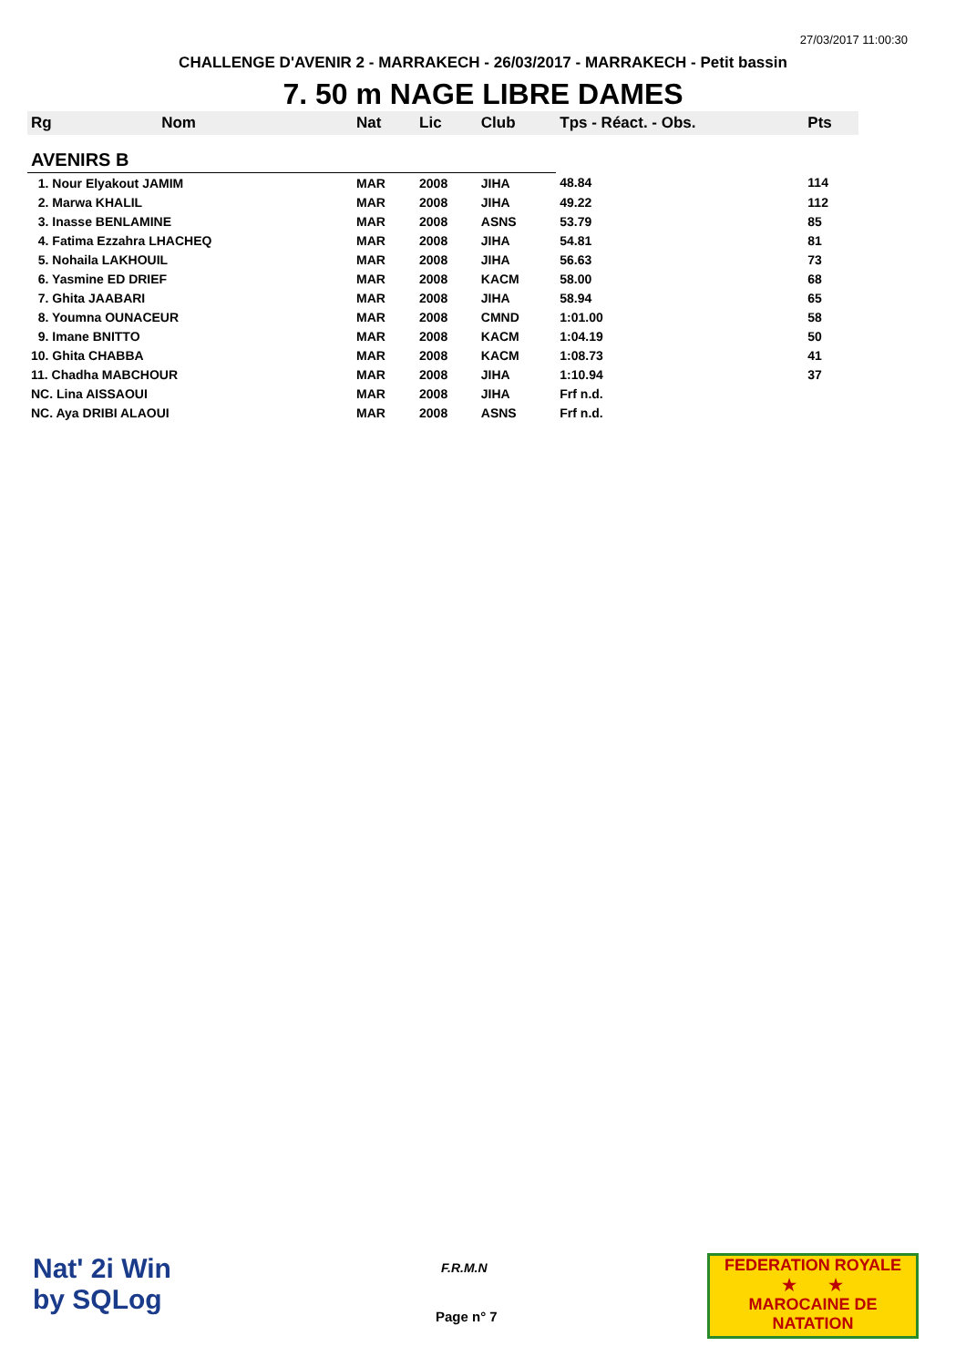27/03/2017 11:00:30
CHALLENGE D'AVENIR 2 - MARRAKECH - 26/03/2017 - MARRAKECH - Petit bassin
7. 50 m NAGE LIBRE DAMES
| Rg | Nom | Nat | Lic | Club | Tps - Réact. - Obs. | Pts |
| --- | --- | --- | --- | --- | --- | --- |
| AVENIRS B | | | | | | |
| 1. Nour Elyakout JAMIM | | MAR | 2008 | JIHA | 48.84 | 114 |
| 2. Marwa KHALIL | | MAR | 2008 | JIHA | 49.22 | 112 |
| 3. Inasse BENLAMINE | | MAR | 2008 | ASNS | 53.79 | 85 |
| 4. Fatima Ezzahra LHACHEQ | | MAR | 2008 | JIHA | 54.81 | 81 |
| 5. Nohaila LAKHOUIL | | MAR | 2008 | JIHA | 56.63 | 73 |
| 6. Yasmine ED DRIEF | | MAR | 2008 | KACM | 58.00 | 68 |
| 7. Ghita JAABARI | | MAR | 2008 | JIHA | 58.94 | 65 |
| 8. Youmna OUNACEUR | | MAR | 2008 | CMND | 1:01.00 | 58 |
| 9. Imane BNITTO | | MAR | 2008 | KACM | 1:04.19 | 50 |
| 10. Ghita CHABBA | | MAR | 2008 | KACM | 1:08.73 | 41 |
| 11. Chadha MABCHOUR | | MAR | 2008 | JIHA | 1:10.94 | 37 |
| NC. Lina AISSAOUI | | MAR | 2008 | JIHA | Frf n.d. | |
| NC. Aya DRIBI ALAOUI | | MAR | 2008 | ASNS | Frf n.d. | |
Nat' 2i Win
by SQLog
F.R.M.N
Page n° 7
FEDERATION ROYALE
★ ★
MAROCAINE DE NATATION